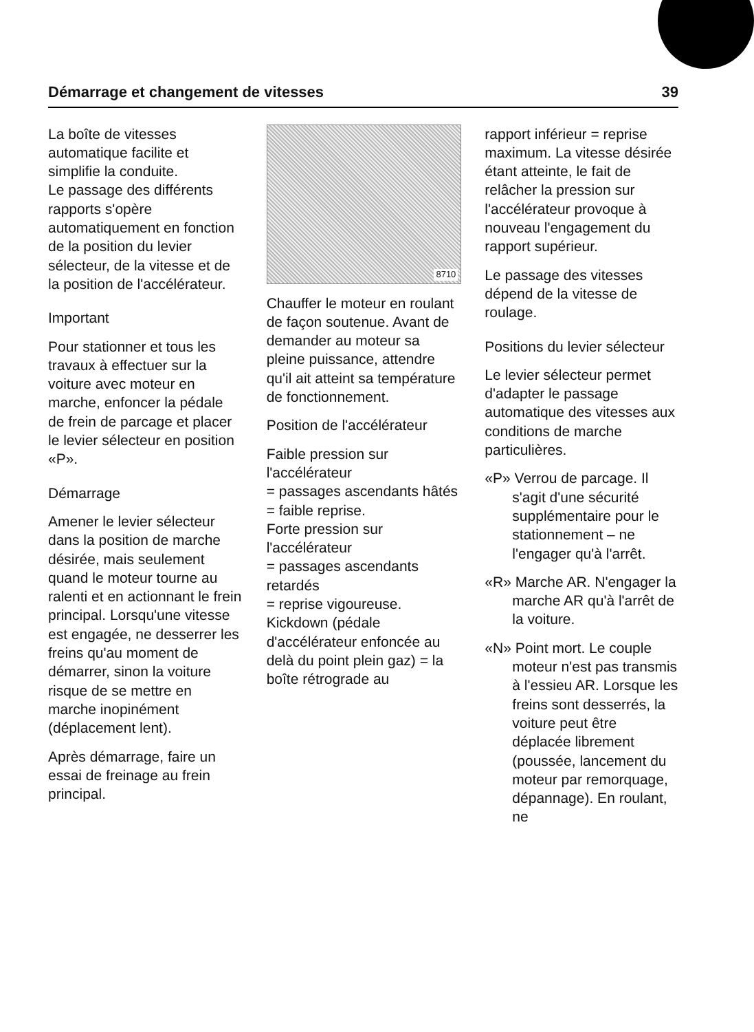Démarrage et changement de vitesses 39
La boîte de vitesses automatique facilite et simplifie la conduite.
Le passage des différents rapports s'opère automatiquement en fonction de la position du levier sélecteur, de la vitesse et de la position de l'accélérateur.
Important
Pour stationner et tous les travaux à effectuer sur la voiture avec moteur en marche, enfoncer la pédale de frein de parcage et placer le levier sélecteur en position «P».
Démarrage
Amener le levier sélecteur dans la position de marche désirée, mais seulement quand le moteur tourne au ralenti et en actionnant le frein principal. Lorsqu'une vitesse est engagée, ne desserrer les freins qu'au moment de démarrer, sinon la voiture risque de se mettre en marche inopinément (déplacement lent).
Après démarrage, faire un essai de freinage au frein principal.
8710
Chauffer le moteur en roulant de façon soutenue. Avant de demander au moteur sa pleine puissance, attendre qu'il ait atteint sa température de fonctionnement.
Position de l'accélérateur
Faible pression sur l'accélérateur
= passages ascendants hâtés
= faible reprise.
Forte pression sur l'accélérateur
= passages ascendants retardés
= reprise vigoureuse.
Kickdown (pédale d'accélérateur enfoncée au delà du point plein gaz) = la boîte rétrograde au
rapport inférieur = reprise maximum. La vitesse désirée étant atteinte, le fait de relâcher la pression sur l'accélérateur provoque à nouveau l'engagement du rapport supérieur.
Le passage des vitesses dépend de la vitesse de roulage.
Positions du levier sélecteur
Le levier sélecteur permet d'adapter le passage automatique des vitesses aux conditions de marche particulières.
«P» Verrou de parcage. Il s'agit d'une sécurité supplémentaire pour le stationnement – ne l'engager qu'à l'arrêt.
«R» Marche AR. N'engager la marche AR qu'à l'arrêt de la voiture.
«N» Point mort. Le couple moteur n'est pas transmis à l'essieu AR. Lorsque les freins sont desserrés, la voiture peut être déplacée librement (poussée, lancement du moteur par remorquage, dépannage). En roulant, ne